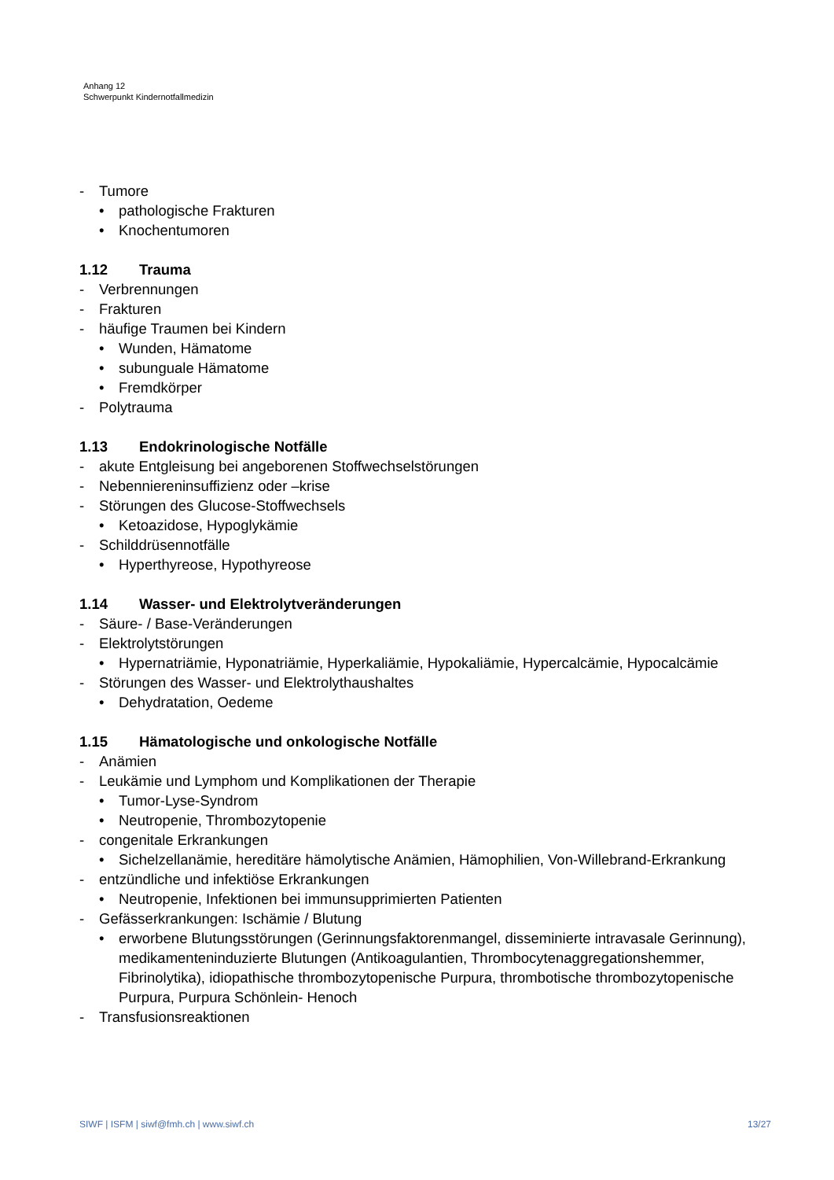Anhang 12
Schwerpunkt Kindernotfallmedizin
- Tumore
• pathologische Frakturen
• Knochentumoren
1.12 Trauma
- Verbrennungen
- Frakturen
- häufige Traumen bei Kindern
• Wunden, Hämatome
• subunguale Hämatome
• Fremdkörper
- Polytrauma
1.13 Endokrinologische Notfälle
- akute Entgleisung bei angeborenen Stoffwechselstörungen
- Nebenniereninsuffizienz oder –krise
- Störungen des Glucose-Stoffwechsels
• Ketoazidose, Hypoglykämie
- Schilddrüsennotfälle
• Hyperthyreose, Hypothyreose
1.14 Wasser- und Elektrolytveränderungen
- Säure- / Base-Veränderungen
- Elektrolytstörungen
• Hypernatriämie, Hyponatriämie, Hyperkaliämie, Hypokaliämie, Hypercalcämie, Hypocalcämie
- Störungen des Wasser- und Elektrolythaushaltes
• Dehydratation, Oedeme
1.15 Hämatologische und onkologische Notfälle
- Anämien
- Leukämie und Lymphom und Komplikationen der Therapie
• Tumor-Lyse-Syndrom
• Neutropenie, Thrombozytopenie
- congenitale Erkrankungen
• Sichelzellanämie, hereditäre hämolytische Anämien, Hämophilien, Von-Willebrand-Erkrankung
- entzündliche und infektiöse Erkrankungen
• Neutropenie, Infektionen bei immunsupprimierten Patienten
- Gefässerkrankungen: Ischämie / Blutung
• erworbene Blutungsstörungen (Gerinnungsfaktorenmangel, disseminierte intravasale Gerinnung), medikamenteninduzierte Blutungen (Antikoagulantien, Thrombocytenaggregationshemmer, Fibrinolytika), idiopathische thrombozytopenische Purpura, thrombotische thrombozytopenische Purpura, Purpura Schönlein- Henoch
- Transfusionsreaktionen
SIWF | ISFM | siwf@fmh.ch | www.siwf.ch 13/27